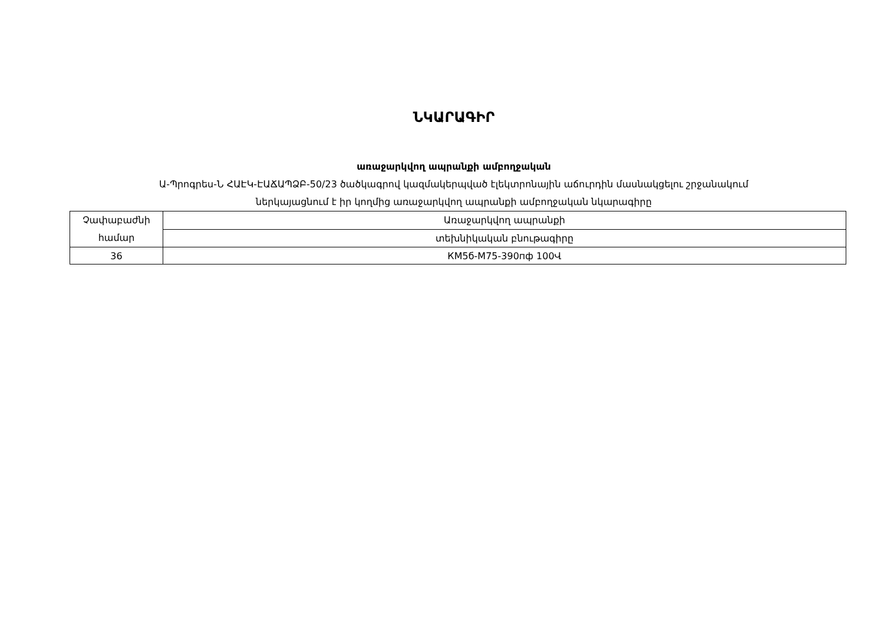ՆԿԱՐԱԳԻՐ
առաջարկվող ապրանքի ամբողջական
Ա-Պրոգրես-Ն ՀԱԷԿ-ԷԱՃԱՊՁԲ-50/23 ծածկագրով կազմակերպված էլեկտրոնային աճուրդին մասնակցելու շրջանակում
ներկայացնում է իր կողմից առաջարկվող ապրանքի ամբողջական նկարագիրը
| Չափաբաժնի համար | Առաջարկվող ապրանքի |
| --- | --- |
| | տեխնիկական բնութագիրը |
| 36 | КМ5б-М75-390пф 100Վ |